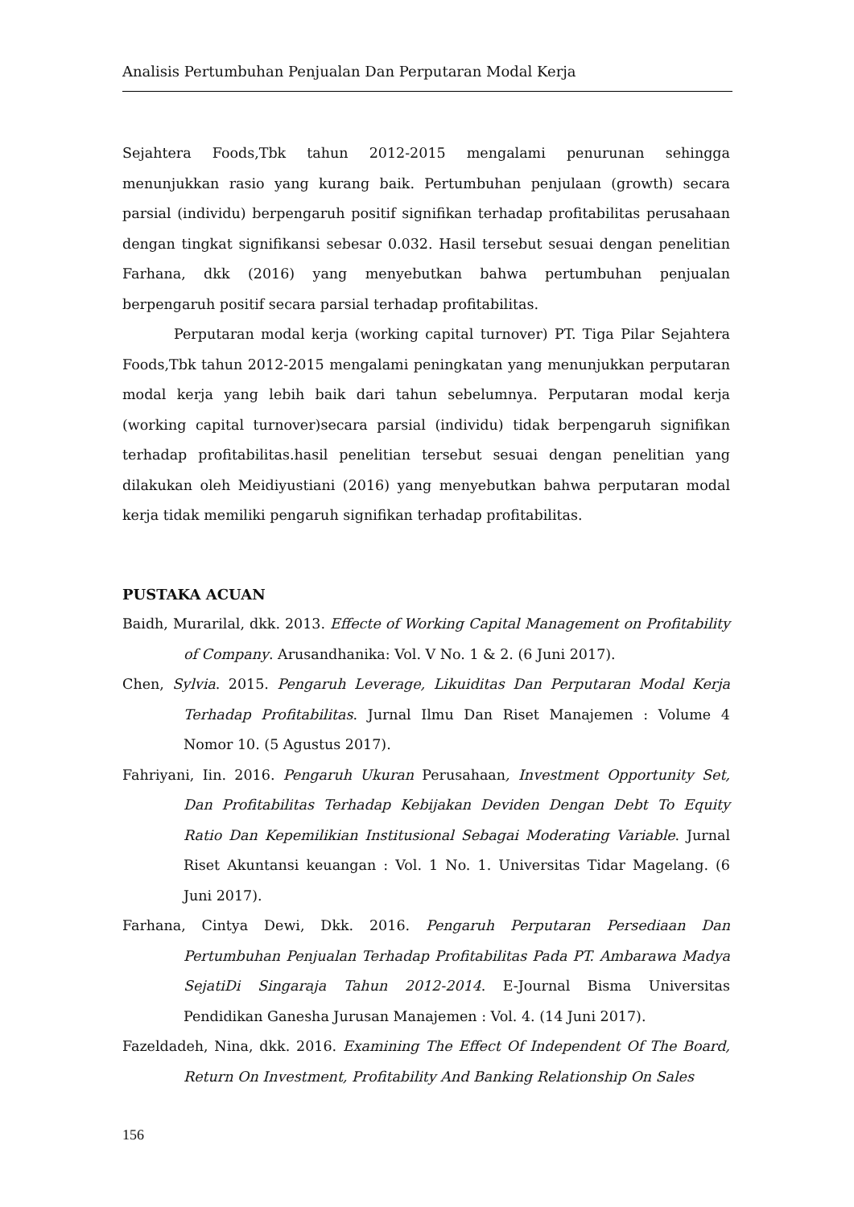Analisis Pertumbuhan Penjualan Dan Perputaran Modal Kerja
Sejahtera Foods,Tbk tahun 2012-2015 mengalami penurunan sehingga menunjukkan rasio yang kurang baik. Pertumbuhan penjulaan (growth) secara parsial (individu) berpengaruh positif signifikan terhadap profitabilitas perusahaan dengan tingkat signifikansi sebesar 0.032. Hasil tersebut sesuai dengan penelitian Farhana, dkk (2016) yang menyebutkan bahwa pertumbuhan penjualan berpengaruh positif secara parsial terhadap profitabilitas.
Perputaran modal kerja (working capital turnover) PT. Tiga Pilar Sejahtera Foods,Tbk tahun 2012-2015 mengalami peningkatan yang menunjukkan perputaran modal kerja yang lebih baik dari tahun sebelumnya. Perputaran modal kerja (working capital turnover)secara parsial (individu) tidak berpengaruh signifikan terhadap profitabilitas.hasil penelitian tersebut sesuai dengan penelitian yang dilakukan oleh Meidiyustiani (2016) yang menyebutkan bahwa perputaran modal kerja tidak memiliki pengaruh signifikan terhadap profitabilitas.
PUSTAKA ACUAN
Baidh, Murarilal, dkk. 2013. Effecte of Working Capital Management on Profitability of Company. Arusandhanika: Vol. V No. 1 & 2. (6 Juni 2017).
Chen, Sylvia. 2015. Pengaruh Leverage, Likuiditas Dan Perputaran Modal Kerja Terhadap Profitabilitas. Jurnal Ilmu Dan Riset Manajemen : Volume 4 Nomor 10. (5 Agustus 2017).
Fahriyani, Iin. 2016. Pengaruh Ukuran Perusahaan, Investment Opportunity Set, Dan Profitabilitas Terhadap Kebijakan Deviden Dengan Debt To Equity Ratio Dan Kepemilikian Institusional Sebagai Moderating Variable. Jurnal Riset Akuntansi keuangan : Vol. 1 No. 1. Universitas Tidar Magelang. (6 Juni 2017).
Farhana, Cintya Dewi, Dkk. 2016. Pengaruh Perputaran Persediaan Dan Pertumbuhan Penjualan Terhadap Profitabilitas Pada PT. Ambarawa Madya SejatiDi Singaraja Tahun 2012-2014. E-Journal Bisma Universitas Pendidikan Ganesha Jurusan Manajemen : Vol. 4. (14 Juni 2017).
Fazeldadeh, Nina, dkk. 2016. Examining The Effect Of Independent Of The Board, Return On Investment, Profitability And Banking Relationship On Sales
156